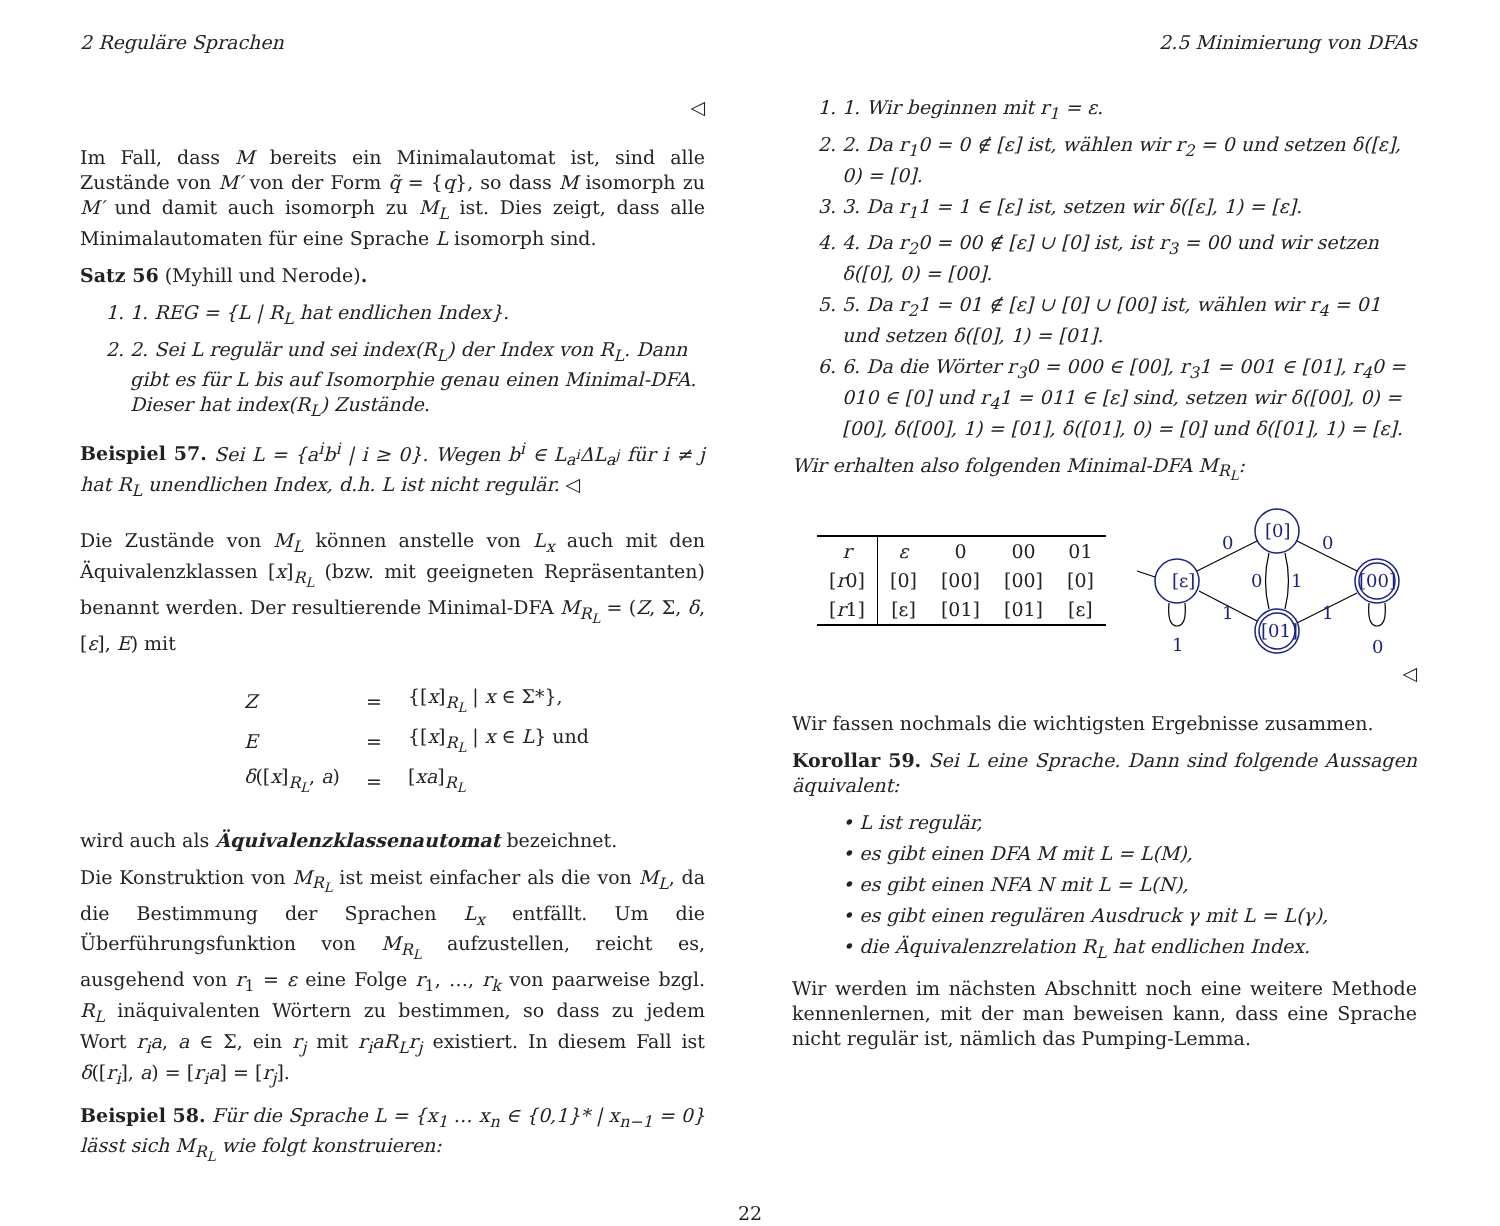2 Reguläre Sprachen 2.5 Minimierung von DFAs
◁
Im Fall, dass M bereits ein Minimalautomat ist, sind alle Zustände von M′ von der Form q̃ = {q}, so dass M isomorph zu M′ und damit auch isomorph zu M<sub>L</sub> ist. Dies zeigt, dass alle Minimalautomaten für eine Sprache L isomorph sind.
Satz 56 (Myhill und Nerode).
1. 1. REG = {L | R<sub>L</sub> hat endlichen Index}.
2. 2. Sei L regulär und sei index(R<sub>L</sub>) der Index von R<sub>L</sub>. Dann gibt es für L bis auf Isomorphie genau einen Minimal-DFA. Dieser hat index(R<sub>L</sub>) Zustände.
Beispiel 57. Sei L = {a<sup>i</sup>b<sup>i</sup> | i ≥ 0}. Wegen b<sup>i</sup> ∈ L<sub>a<sup>i</sup></sub>ΔL<sub>a<sup>j</sup></sub> für i ≠ j hat R<sub>L</sub> unendlichen Index, d.h. L ist nicht regulär. ◁
Die Zustände von M<sub>L</sub> können anstelle von L<sub>x</sub> auch mit den Äquivalenzklassen [x]<sub>R<sub>L</sub></sub> (bzw. mit geeigneten Repräsentanten) benannt werden. Der resultierende Minimal-DFA M<sub>R<sub>L</sub></sub> = (Z, Σ, δ, [ε], E) mit
| Z | = | {[ x ]<sub>R<sub>L</sub></sub> / x ∈ Σ*}, |
| E | = | {[ x ]<sub>R<sub>L</sub></sub> / x ∈ L } und |
| δ ([ x ]<sub>R<sub>L</sub></sub>, a ) | = | [ xa ]<sub>R<sub>L</sub></sub> |
wird auch als Äquivalenzklassenautomat bezeichnet.
Die Konstruktion von M<sub>R<sub>L</sub></sub> ist meist einfacher als die von M<sub>L</sub>, da die Bestimmung der Sprachen L<sub>x</sub> entfällt. Um die Überführungsfunktion von M<sub>R<sub>L</sub></sub> aufzustellen, reicht es, ausgehend von r<sub>1</sub> = ε eine Folge r<sub>1</sub>, …, r<sub>k</sub> von paarweise bzgl. R<sub>L</sub> inäquivalenten Wörtern zu bestimmen, so dass zu jedem Wort r<sub>i</sub>a, a ∈ Σ, ein r<sub>j</sub> mit r<sub>i</sub>aR<sub>L</sub>r<sub>j</sub> existiert. In diesem Fall ist δ([r<sub>i</sub>], a) = [r<sub>i</sub>a] = [r<sub>j</sub>].
Beispiel 58. Für die Sprache L = {x<sub>1</sub> … x<sub>n</sub> ∈ {0,1}* | x<sub>n−1</sub> = 0} lässt sich M<sub>R<sub>L</sub></sub> wie folgt konstruieren:
1. 1. Wir beginnen mit r<sub>1</sub> = ε.
2. 2. Da r<sub>1</sub>0 = 0 ∉ [ε] ist, wählen wir r<sub>2</sub> = 0 und setzen δ([ε], 0) = [0].
3. 3. Da r<sub>1</sub>1 = 1 ∈ [ε] ist, setzen wir δ([ε], 1) = [ε].
4. 4. Da r<sub>2</sub>0 = 00 ∉ [ε] ∪ [0] ist, ist r<sub>3</sub> = 00 und wir setzen δ([0], 0) = [00].
5. 5. Da r<sub>2</sub>1 = 01 ∉ [ε] ∪ [0] ∪ [00] ist, wählen wir r<sub>4</sub> = 01 und setzen δ([0], 1) = [01].
6. 6. Da die Wörter r<sub>3</sub>0 = 000 ∈ [00], r<sub>3</sub>1 = 001 ∈ [01], r<sub>4</sub>0 = 010 ∈ [0] und r<sub>4</sub>1 = 011 ∈ [ε] sind, setzen wir δ([00], 0) = [00], δ([00], 1) = [01], δ([01], 0) = [0] und δ([01], 1) = [ε].
Wir erhalten also folgenden Minimal-DFA M<sub>R<sub>L</sub></sub>:
| r | ε | 0 | 00 | 01 |
| [ r 0] | [0] | [00] | [00] | [0] |
| [ r 1] | [ε] | [01] | [01] | [ε] |
[ε]
[0]
[01]
[00]
0
0
1
1
0
1
1
0
◁
Wir fassen nochmals die wichtigsten Ergebnisse zusammen.
Korollar 59. Sei L eine Sprache. Dann sind folgende Aussagen äquivalent:
• L ist regulär,
• es gibt einen DFA M mit L = L(M),
• es gibt einen NFA N mit L = L(N),
• es gibt einen regulären Ausdruck γ mit L = L(γ),
• die Äquivalenzrelation R<sub>L</sub> hat endlichen Index.
Wir werden im nächsten Abschnitt noch eine weitere Methode kennenlernen, mit der man beweisen kann, dass eine Sprache nicht regulär ist, nämlich das Pumping-Lemma.
22